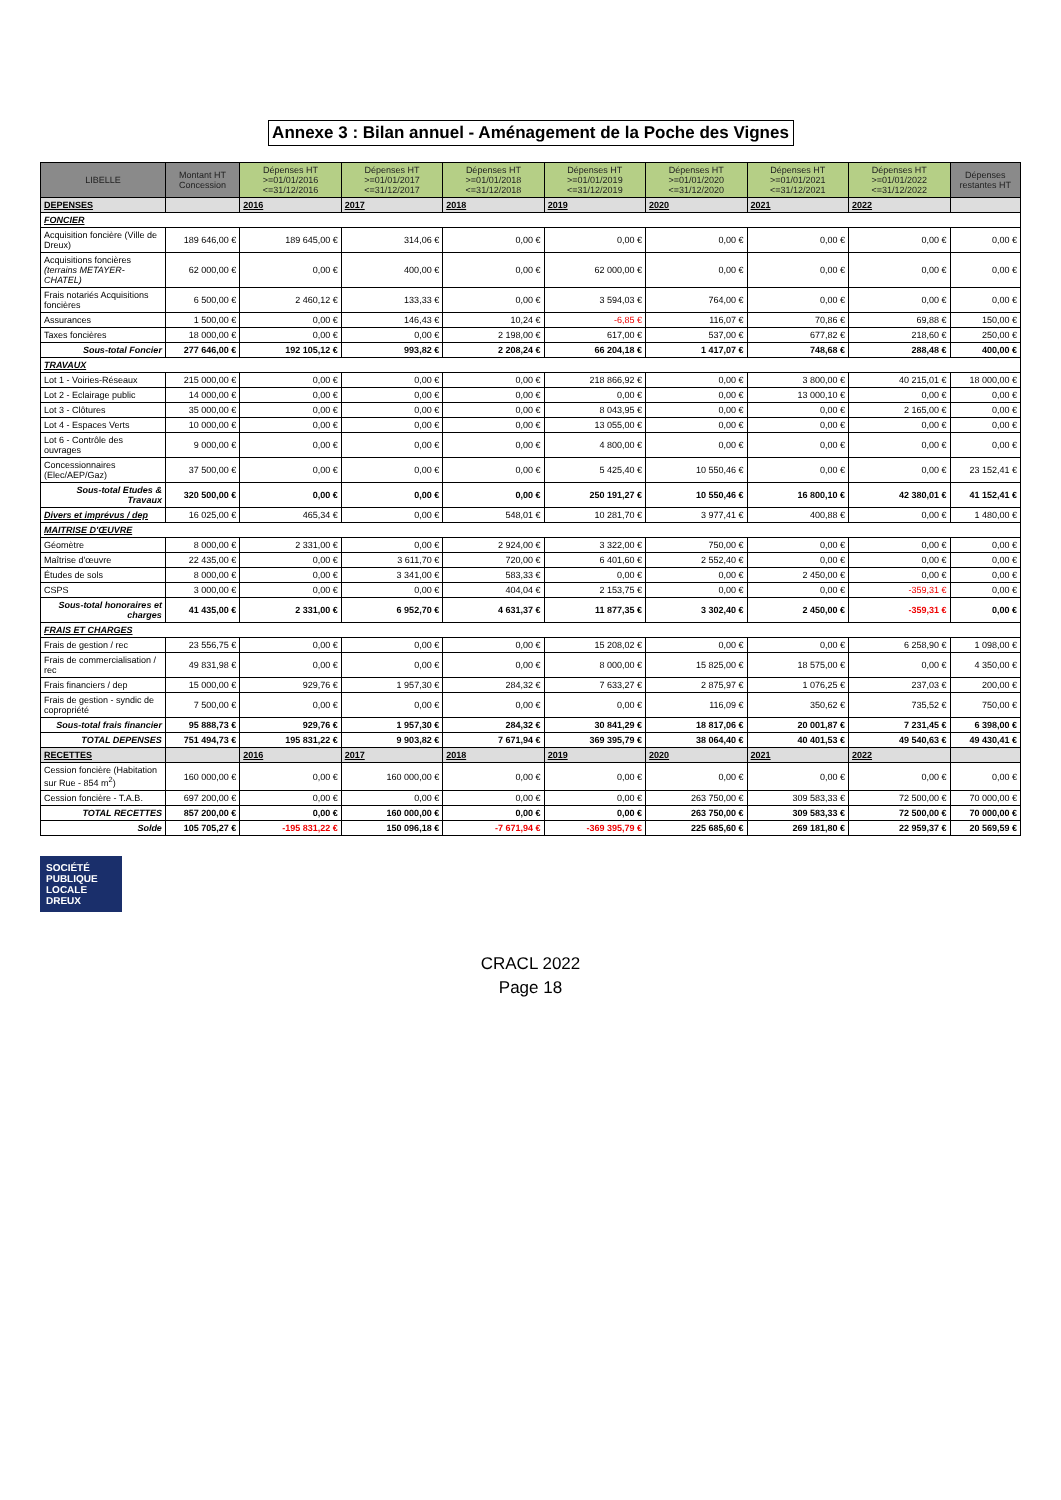Annexe 3 : Bilan annuel - Aménagement de la Poche des Vignes
| LIBELLE | Montant HT Concession | Dépenses HT >=01/01/2016 <=31/12/2016 | Dépenses HT >=01/01/2017 <=31/12/2017 | Dépenses HT >=01/01/2018 <=31/12/2018 | Dépenses HT >=01/01/2019 <=31/12/2019 | Dépenses HT >=01/01/2020 <=31/12/2020 | Dépenses HT >=01/01/2021 <=31/12/2021 | Dépenses HT >=01/01/2022 <=31/12/2022 | Dépenses restantes HT |
| --- | --- | --- | --- | --- | --- | --- | --- | --- | --- |
| DEPENSES | | 2016 | 2017 | 2018 | 2019 | 2020 | 2021 | 2022 | |
| FONCIER | | | | | | | | | |
| Acquisition foncière (Ville de Dreux) | 189 646,00 € | 189 645,00 € | 314,06 € | 0,00 € | 0,00 € | 0,00 € | 0,00 € | 0,00 € | 0,00 € |
| Acquisitions foncières (terrains METAYER-CHATEL) | 62 000,00 € | 0,00 € | 400,00 € | 0,00 € | 62 000,00 € | 0,00 € | 0,00 € | 0,00 € | 0,00 € |
| Frais notariés Acquisitions foncières | 6 500,00 € | 2 460,12 € | 133,33 € | 0,00 € | 3 594,03 € | 764,00 € | 0,00 € | 0,00 € | 0,00 € |
| Assurances | 1 500,00 € | 0,00 € | 146,43 € | 10,24 € | -6,85 € | 116,07 € | 70,86 € | 69,88 € | 150,00 € |
| Taxes foncières | 18 000,00 € | 0,00 € | 0,00 € | 2 198,00 € | 617,00 € | 537,00 € | 677,82 € | 218,60 € | 250,00 € |
| Sous-total Foncier | 277 646,00 € | 192 105,12 € | 993,82 € | 2 208,24 € | 66 204,18 € | 1 417,07 € | 748,68 € | 288,48 € | 400,00 € |
| TRAVAUX | | | | | | | | | |
| Lot 1 - Voiries-Réseaux | 215 000,00 € | 0,00 € | 0,00 € | 0,00 € | 218 866,92 € | 0,00 € | 3 800,00 € | 40 215,01 € | 18 000,00 € |
| Lot 2 - Eclairage public | 14 000,00 € | 0,00 € | 0,00 € | 0,00 € | 0,00 € | 0,00 € | 13 000,10 € | 0,00 € | 0,00 € |
| Lot 3 - Clôtures | 35 000,00 € | 0,00 € | 0,00 € | 0,00 € | 8 043,95 € | 0,00 € | 0,00 € | 2 165,00 € | 0,00 € |
| Lot 4 - Espaces Verts | 10 000,00 € | 0,00 € | 0,00 € | 0,00 € | 13 055,00 € | 0,00 € | 0,00 € | 0,00 € | 0,00 € |
| Lot 6 - Contrôle des ouvrages | 9 000,00 € | 0,00 € | 0,00 € | 0,00 € | 4 800,00 € | 0,00 € | 0,00 € | 0,00 € | 0,00 € |
| Concessionnaires (Elec/AEP/Gaz) | 37 500,00 € | 0,00 € | 0,00 € | 0,00 € | 5 425,40 € | 10 550,46 € | 0,00 € | 0,00 € | 23 152,41 € |
| Sous-total Etudes & Travaux | 320 500,00 € | 0,00 € | 0,00 € | 0,00 € | 250 191,27 € | 10 550,46 € | 16 800,10 € | 42 380,01 € | 41 152,41 € |
| Divers et imprévus / dep | 16 025,00 € | 465,34 € | 0,00 € | 548,01 € | 10 281,70 € | 3 977,41 € | 400,88 € | 0,00 € | 1 480,00 € |
| MAITRISE D'ŒUVRE | | | | | | | | | |
| Géomètre | 8 000,00 € | 2 331,00 € | 0,00 € | 2 924,00 € | 3 322,00 € | 750,00 € | 0,00 € | 0,00 € | 0,00 € |
| Maîtrise d'œuvre | 22 435,00 € | 0,00 € | 3 611,70 € | 720,00 € | 6 401,60 € | 2 552,40 € | 0,00 € | 0,00 € | 0,00 € |
| Études de sols | 8 000,00 € | 0,00 € | 3 341,00 € | 583,33 € | 0,00 € | 0,00 € | 2 450,00 € | 0,00 € | 0,00 € |
| CSPS | 3 000,00 € | 0,00 € | 0,00 € | 404,04 € | 2 153,75 € | 0,00 € | 0,00 € | -359,31 € | 0,00 € |
| Sous-total honoraires et charges | 41 435,00 € | 2 331,00 € | 6 952,70 € | 4 631,37 € | 11 877,35 € | 3 302,40 € | 2 450,00 € | -359,31 € | 0,00 € |
| FRAIS ET CHARGES | | | | | | | | | |
| Frais de gestion / rec | 23 556,75 € | 0,00 € | 0,00 € | 0,00 € | 15 208,02 € | 0,00 € | 0,00 € | 6 258,90 € | 1 098,00 € |
| Frais de commercialisation / rec | 49 831,98 € | 0,00 € | 0,00 € | 0,00 € | 8 000,00 € | 15 825,00 € | 18 575,00 € | 0,00 € | 4 350,00 € |
| Frais financiers / dep | 15 000,00 € | 929,76 € | 1 957,30 € | 284,32 € | 7 633,27 € | 2 875,97 € | 1 076,25 € | 237,03 € | 200,00 € |
| Frais de gestion - syndic de copropriété | 7 500,00 € | 0,00 € | 0,00 € | 0,00 € | 0,00 € | 116,09 € | 350,62 € | 735,52 € | 750,00 € |
| Sous-total frais financier | 95 888,73 € | 929,76 € | 1 957,30 € | 284,32 € | 30 841,29 € | 18 817,06 € | 20 001,87 € | 7 231,45 € | 6 398,00 € |
| TOTAL DEPENSES | 751 494,73 € | 195 831,22 € | 9 903,82 € | 7 671,94 € | 369 395,79 € | 38 064,40 € | 40 401,53 € | 49 540,63 € | 49 430,41 € |
| RECETTES | | 2016 | 2017 | 2018 | 2019 | 2020 | 2021 | 2022 | |
| Cession foncière (Habitation sur Rue - 854 m<sup>2</sup>) | 160 000,00 € | 0,00 € | 160 000,00 € | 0,00 € | 0,00 € | 0,00 € | 0,00 € | 0,00 € | 0,00 € |
| Cession foncière - T.A.B. | 697 200,00 € | 0,00 € | 0,00 € | 0,00 € | 0,00 € | 263 750,00 € | 309 583,33 € | 72 500,00 € | 70 000,00 € |
| TOTAL RECETTES | 857 200,00 € | 0,00 € | 160 000,00 € | 0,00 € | 0,00 € | 263 750,00 € | 309 583,33 € | 72 500,00 € | 70 000,00 € |
| Solde | 105 705,27 € | -195 831,22 € | 150 096,18 € | -7 671,94 € | -369 395,79 € | 225 685,60 € | 269 181,80 € | 22 959,37 € | 20 569,59 € |
SOCIÉTÉ
PUBLIQUE
LOCALE DREUX
CRACL 2022
Page 18